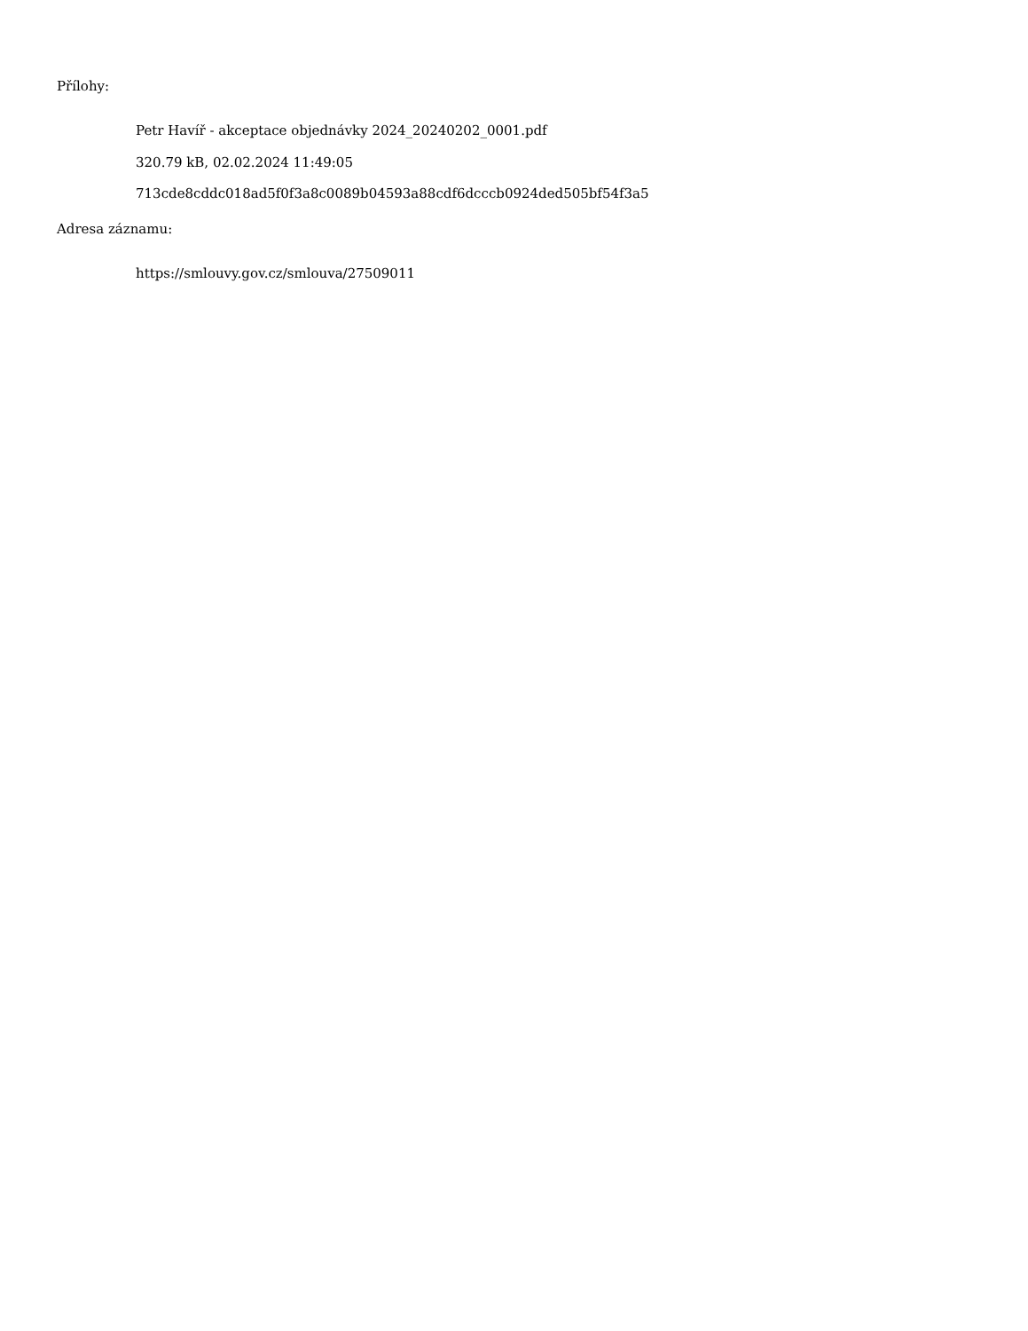Přílohy:
Petr Havíř - akceptace objednávky 2024_20240202_0001.pdf
320.79 kB, 02.02.2024 11:49:05
713cde8cddc018ad5f0f3a8c0089b04593a88cdf6dcccb0924ded505bf54f3a5
Adresa záznamu:
https://smlouvy.gov.cz/smlouva/27509011